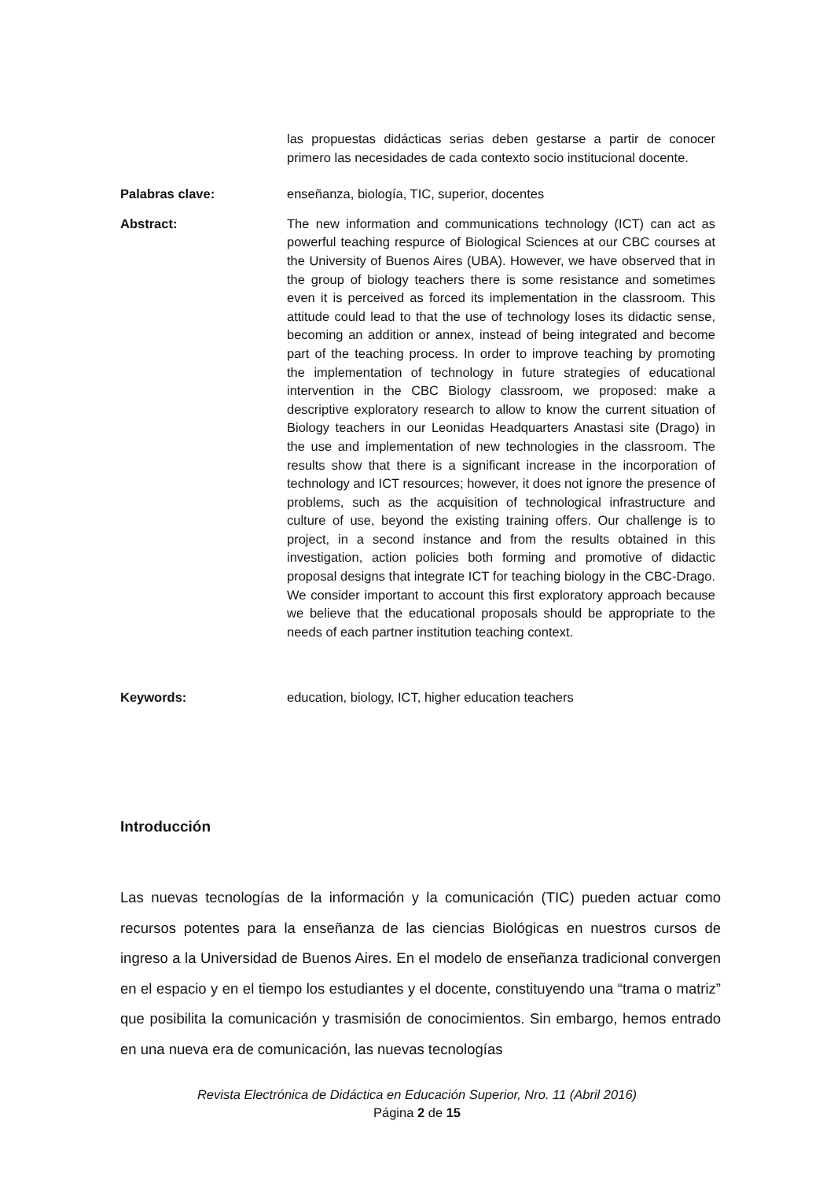las propuestas didácticas serias deben gestarse a partir de conocer primero las necesidades de cada contexto socio institucional docente.
Palabras clave: enseñanza, biología, TIC, superior, docentes
Abstract: The new information and communications technology (ICT) can act as powerful teaching respurce of Biological Sciences at our CBC courses at the University of Buenos Aires (UBA). However, we have observed that in the group of biology teachers there is some resistance and sometimes even it is perceived as forced its implementation in the classroom. This attitude could lead to that the use of technology loses its didactic sense, becoming an addition or annex, instead of being integrated and become part of the teaching process. In order to improve teaching by promoting the implementation of technology in future strategies of educational intervention in the CBC Biology classroom, we proposed: make a descriptive exploratory research to allow to know the current situation of Biology teachers in our Leonidas Headquarters Anastasi site (Drago) in the use and implementation of new technologies in the classroom. The results show that there is a significant increase in the incorporation of technology and ICT resources; however, it does not ignore the presence of problems, such as the acquisition of technological infrastructure and culture of use, beyond the existing training offers. Our challenge is to project, in a second instance and from the results obtained in this investigation, action policies both forming and promotive of didactic proposal designs that integrate ICT for teaching biology in the CBC-Drago. We consider important to account this first exploratory approach because we believe that the educational proposals should be appropriate to the needs of each partner institution teaching context.
Keywords: education, biology, ICT, higher education teachers
Introducción
Las nuevas tecnologías de la información y la comunicación (TIC) pueden actuar como recursos potentes para la enseñanza de las ciencias Biológicas en nuestros cursos de ingreso a la Universidad de Buenos Aires. En el modelo de enseñanza tradicional convergen en el espacio y en el tiempo los estudiantes y el docente, constituyendo una “trama o matriz” que posibilita la comunicación y trasmisión de conocimientos. Sin embargo, hemos entrado en una nueva era de comunicación, las nuevas tecnologías
Revista Electrónica de Didáctica en Educación Superior, Nro. 11 (Abril 2016)
Página 2 de 15